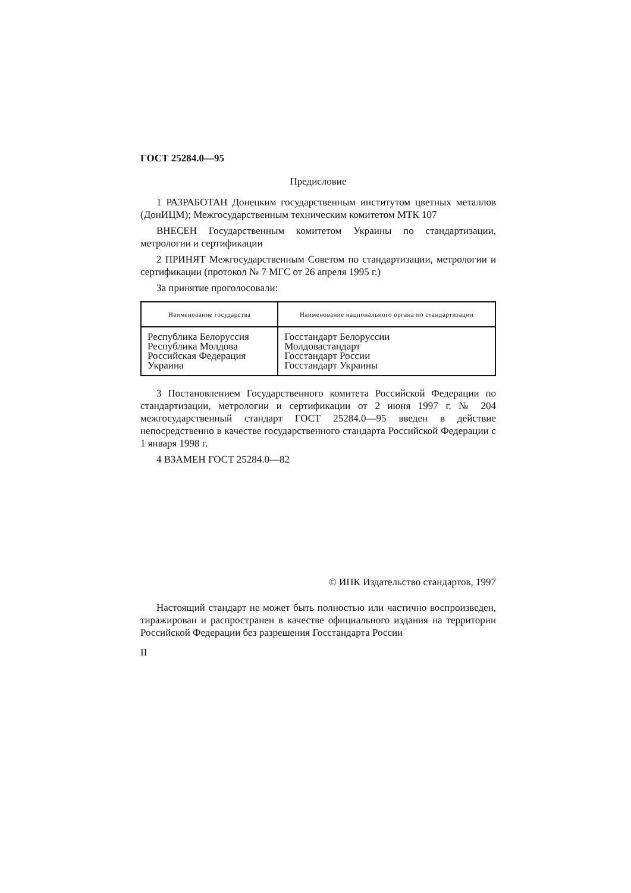ГОСТ 25284.0—95
Предисловие
1 РАЗРАБОТАН Донецким государственным институтом цветных металлов (ДонИЦМ); Межгосударственным техническим комитетом МТК 107
ВНЕСЕН Государственным комитетом Украины по стандартизации, метрологии и сертификации
2 ПРИНЯТ Межгосударственным Советом по стандартизации, метрологии и сертификации (протокол № 7 МГС от 26 апреля 1995 г.)
За принятие проголосовали:
| Наименование государства | Наименование национального органа по стандартизации |
| --- | --- |
| Республика Белоруссия Республика Молдова Российская Федерация Украина | Госстандарт Белоруссии Молдовастандарт Госстандарт России Госстандарт Украины |
3 Постановлением Государственного комитета Российской Федерации по стандартизации, метрологии и сертификации от 2 июня 1997 г. № 204 межгосударственный стандарт ГОСТ 25284.0—95 введен в действие непосредственно в качестве государственного стандарта Российской Федерации с 1 января 1998 г.
4 ВЗАМЕН ГОСТ 25284.0—82
© ИПК Издательство стандартов, 1997
Настоящий стандарт не может быть полностью или частично воспроизведен, тиражирован и распространен в качестве официального издания на территории Российской Федерации без разрешения Госстандарта России
II